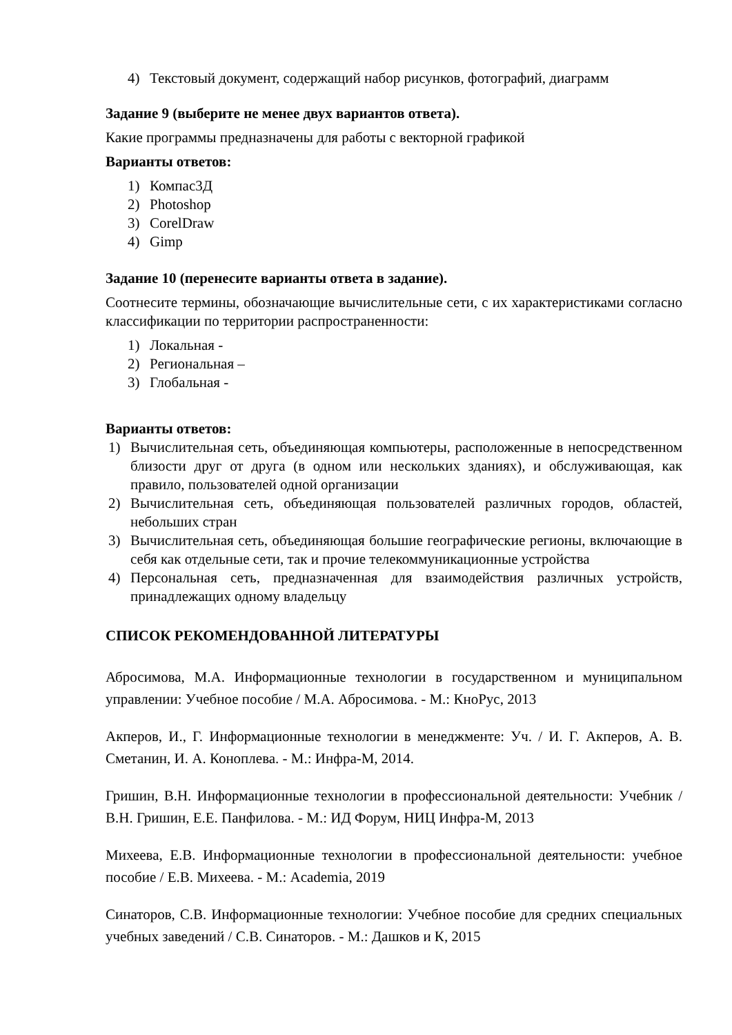4) Текстовый документ, содержащий набор рисунков, фотографий, диаграмм
Задание 9 (выберите не менее двух вариантов ответа).
Какие программы предназначены для работы с векторной графикой
Варианты ответов:
1) Компас3Д
2) Photoshop
3) CorelDraw
4) Gimp
Задание 10 (перенесите варианты ответа в задание).
Соотнесите термины, обозначающие вычислительные сети, с их характеристиками согласно классификации по территории распространенности:
1) Локальная -
2) Региональная –
3) Глобальная -
Варианты ответов:
1) Вычислительная сеть, объединяющая компьютеры, расположенные в непосредственном близости друг от друга (в одном или нескольких зданиях), и обслуживающая, как правило, пользователей одной организации
2) Вычислительная сеть, объединяющая пользователей различных городов, областей, небольших стран
3) Вычислительная сеть, объединяющая большие географические регионы, включающие в себя как отдельные сети, так и прочие телекоммуникационные устройства
4) Персональная сеть, предназначенная для взаимодействия различных устройств, принадлежащих одному владельцу
СПИСОК РЕКОМЕНДОВАННОЙ ЛИТЕРАТУРЫ
Абросимова, М.А. Информационные технологии в государственном и муниципальном управлении: Учебное пособие / М.А. Абросимова. - М.: КноРус, 2013
Акперов, И., Г. Информационные технологии в менеджменте: Уч. / И. Г. Акперов, А. В. Сметанин, И. А. Коноплева. - М.: Инфра-М, 2014.
Гришин, В.Н. Информационные технологии в профессиональной деятельности: Учебник / В.Н. Гришин, Е.Е. Панфилова. - М.: ИД Форум, НИЦ Инфра-М, 2013
Михеева, Е.В. Информационные технологии в профессиональной деятельности: учебное пособие / Е.В. Михеева. - М.: Academia, 2019
Синаторов, С.В. Информационные технологии: Учебное пособие для средних специальных учебных заведений / С.В. Синаторов. - М.: Дашков и К, 2015